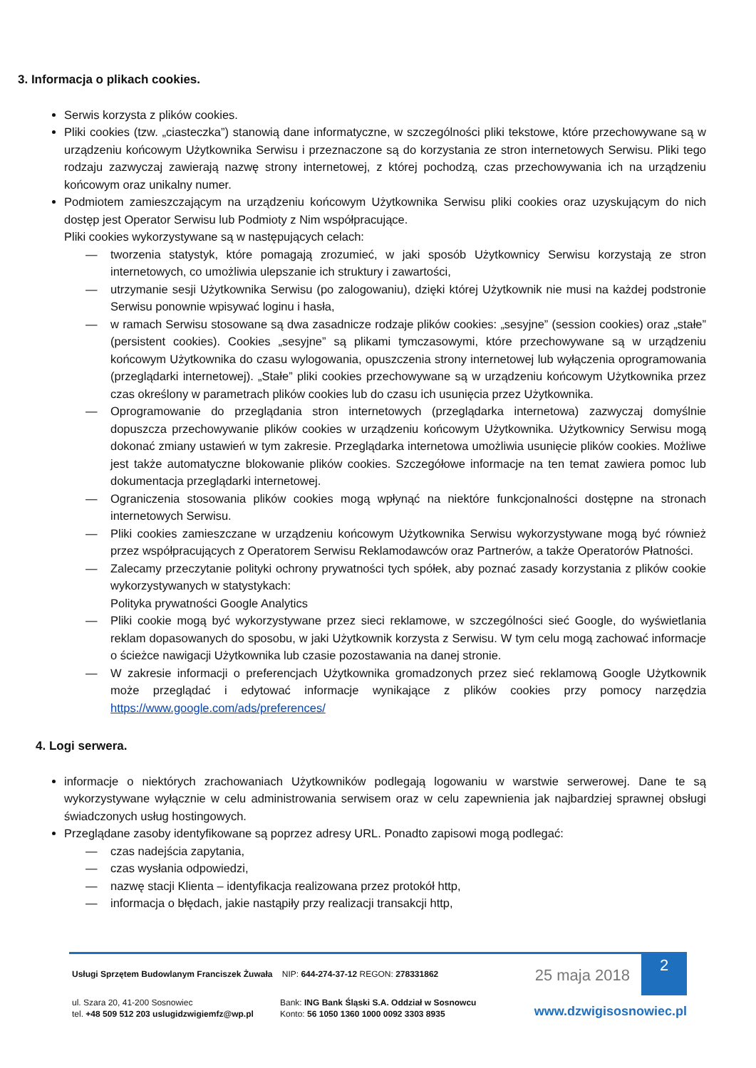3. Informacja o plikach cookies.
Serwis korzysta z plików cookies.
Pliki cookies (tzw. „ciasteczka”) stanowią dane informatyczne, w szczególności pliki tekstowe, które przechowywane są w urządzeniu końcowym Użytkownika Serwisu i przeznaczone są do korzystania ze stron internetowych Serwisu. Pliki tego rodzaju zazwyczaj zawierają nazwę strony internetowej, z której pochodzą, czas przechowywania ich na urządzeniu końcowym oraz unikalny numer.
Podmiotem zamieszczającym na urządzeniu końcowym Użytkownika Serwisu pliki cookies oraz uzyskującym do nich dostęp jest Operator Serwisu lub Podmioty z Nim współpracujące.
Pliki cookies wykorzystywane są w następujących celach:
— tworzenia statystyk, które pomagają zrozumieć, w jaki sposób Użytkownicy Serwisu korzystają ze stron internetowych, co umożliwia ulepszanie ich struktury i zawartości,
— utrzymanie sesji Użytkownika Serwisu (po zalogowaniu), dzięki której Użytkownik nie musi na każdej podstronie Serwisu ponownie wpisywać loginu i hasła,
— w ramach Serwisu stosowane są dwa zasadnicze rodzaje plików cookies: „sesyjne” (session cookies) oraz „stałe” (persistent cookies). Cookies „sesyjne” są plikami tymczasowymi, które przechowywane są w urządzeniu końcowym Użytkownika do czasu wylogowania, opuszczenia strony internetowej lub wyłączenia oprogramowania (przeglądarki internetowej). „Stałe” pliki cookies przechowywane są w urządzeniu końcowym Użytkownika przez czas określony w parametrach plików cookies lub do czasu ich usunięcia przez Użytkownika.
— Oprogramowanie do przeglądania stron internetowych (przeglądarka internetowa) zazwyczaj domyślnie dopuszcza przechowywanie plików cookies w urządzeniu końcowym Użytkownika. Użytkownicy Serwisu mogą dokonać zmiany ustawień w tym zakresie. Przeglądarka internetowa umożliwia usunięcie plików cookies. Możliwe jest także automatyczne blokowanie plików cookies. Szczegółowe informacje na ten temat zawiera pomoc lub dokumentacja przeglądarki internetowej.
— Ograniczenia stosowania plików cookies mogą wpłynąć na niektóre funkcjonalności dostępne na stronach internetowych Serwisu.
— Pliki cookies zamieszczane w urządzeniu końcowym Użytkownika Serwisu wykorzystywane mogą być również przez współpracujących z Operatorem Serwisu Reklamodawców oraz Partnerów, a także Operatorów Płatności.
— Zalecamy przeczytanie polityki ochrony prywatności tych spółek, aby poznać zasady korzystania z plików cookie wykorzystywanych w statystykach:
Polityka prywatności Google Analytics
— Pliki cookie mogą być wykorzystywane przez sieci reklamowe, w szczególności sieć Google, do wyświetlania reklam dopasowanych do sposobu, w jaki Użytkownik korzysta z Serwisu. W tym celu mogą zachować informacje o ścieżce nawigacji Użytkownika lub czasie pozostawania na danej stronie.
— W zakresie informacji o preferencjach Użytkownika gromadzonych przez sieć reklamową Google Użytkownik może przeglądać i edytować informacje wynikające z plików cookies przy pomocy narzędzia https://www.google.com/ads/preferences/
4. Logi serwera.
informacje o niektórych zrachowaniach Użytkowników podlegają logowaniu w warstwie serwerowej. Dane te są wykorzystywane wyłącznie w celu administrowania serwisem oraz w celu zapewnienia jak najbardziej sprawnej obsługi świadczonych usług hostingowych.
Przeglądane zasoby identyfikowane są poprzez adresy URL. Ponadto zapisowi mogą podlegać:
— czas nadejścia zapytania,
— czas wysłania odpowiedzi,
— nazwę stacji Klienta – identyfikacja realizowana przez protokół http,
— informacja o błędach, jakie nastąpiły przy realizacji transakcji http,
Usługi Sprzętem Budowlanym Franciszek Żuwała NIP: 644-274-37-12 REGON: 278331862
25 maja 2018
2
ul. Szara 20, 41-200 Sosnowiec
tel. +48 509 512 203 uslugidzwigiemfz@wp.pl
Bank: ING Bank Śląski S.A. Oddział w Sosnowcu
Konto: 56 1050 1360 1000 0092 3303 8935
www.dzwigisosnowiec.pl